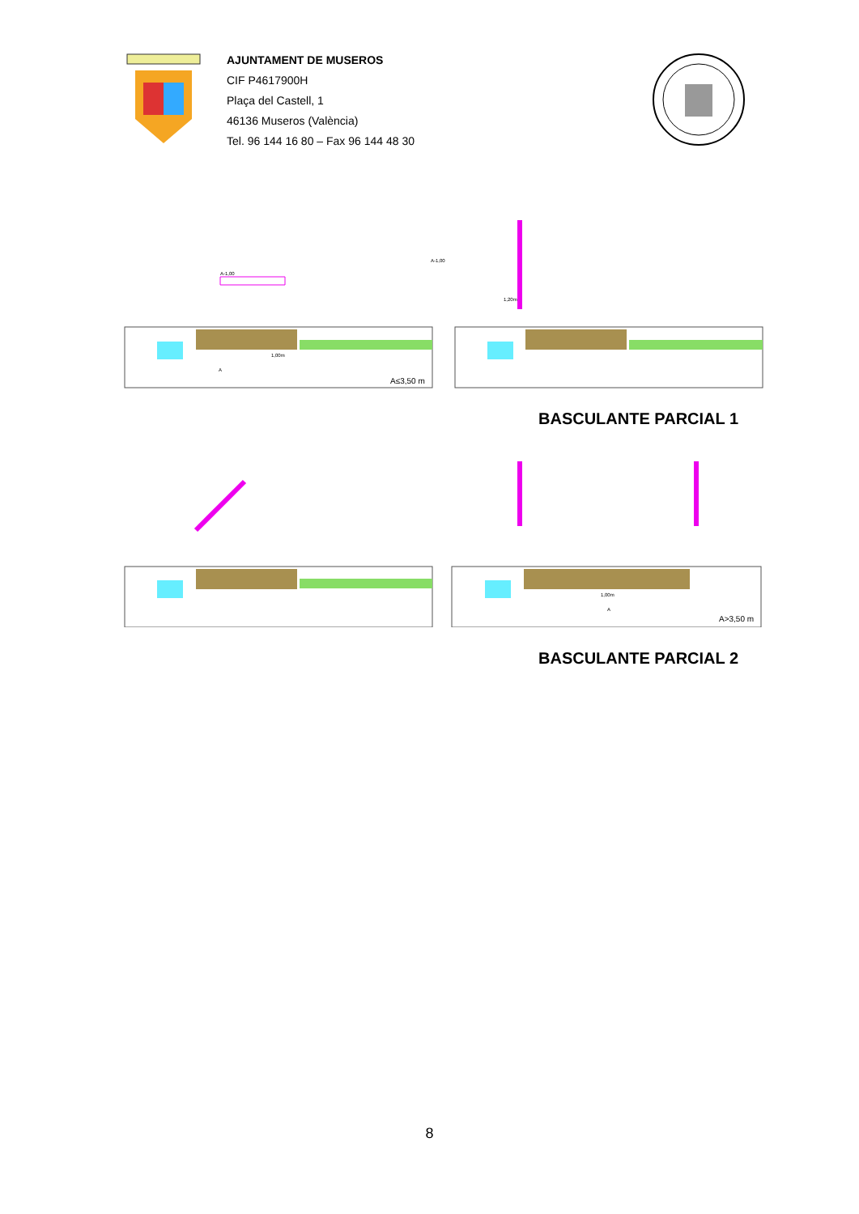AJUNTAMENT DE MUSEROS
CIF P4617900H
Plaça del Castell, 1
46136 Museros (València)
Tel. 96 144 16 80 – Fax 96 144 48 30
A≤3,50 m
A-1,00
A
1,00m
A-1,00
1,20m
BASCULANTE PARCIAL 1
1,00m
A
A>3,50 m
BASCULANTE PARCIAL 2
8